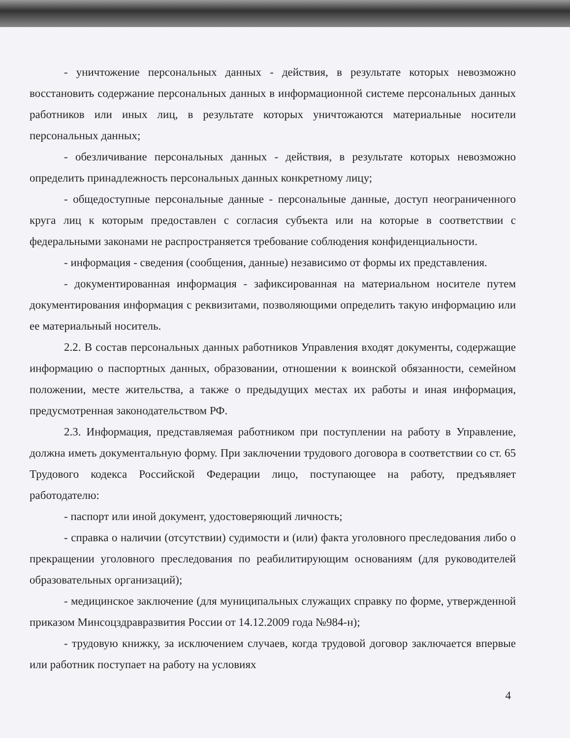- уничтожение персональных данных - действия, в результате которых невозможно восстановить содержание персональных данных в информационной системе персональных данных работников или иных лиц, в результате которых уничтожаются материальные носители персональных данных;
- обезличивание персональных данных - действия, в результате которых невозможно определить принадлежность персональных данных конкретному лицу;
- общедоступные персональные данные - персональные данные, доступ неограниченного круга лиц к которым предоставлен с согласия субъекта или на которые в соответствии с федеральными законами не распространяется требование соблюдения конфиденциальности.
- информация - сведения (сообщения, данные) независимо от формы их представления.
- документированная информация - зафиксированная на материальном носителе путем документирования информация с реквизитами, позволяющими определить такую информацию или ее материальный носитель.
2.2. В состав персональных данных работников Управления входят документы, содержащие информацию о паспортных данных, образовании, отношении к воинской обязанности, семейном положении, месте жительства, а также о предыдущих местах их работы и иная информация, предусмотренная законодательством РФ.
2.3. Информация, представляемая работником при поступлении на работу в Управление, должна иметь документальную форму. При заключении трудового договора в соответствии со ст. 65 Трудового кодекса Российской Федерации лицо, поступающее на работу, предъявляет работодателю:
- паспорт или иной документ, удостоверяющий личность;
- справка о наличии (отсутствии) судимости и (или) факта уголовного преследования либо о прекращении уголовного преследования по реабилитирующим основаниям (для руководителей образовательных организаций);
- медицинское заключение (для муниципальных служащих справку по форме, утвержденной приказом Минсоцздравразвития России от 14.12.2009 года №984-н);
- трудовую книжку, за исключением случаев, когда трудовой договор заключается впервые или работник поступает на работу на условиях
4